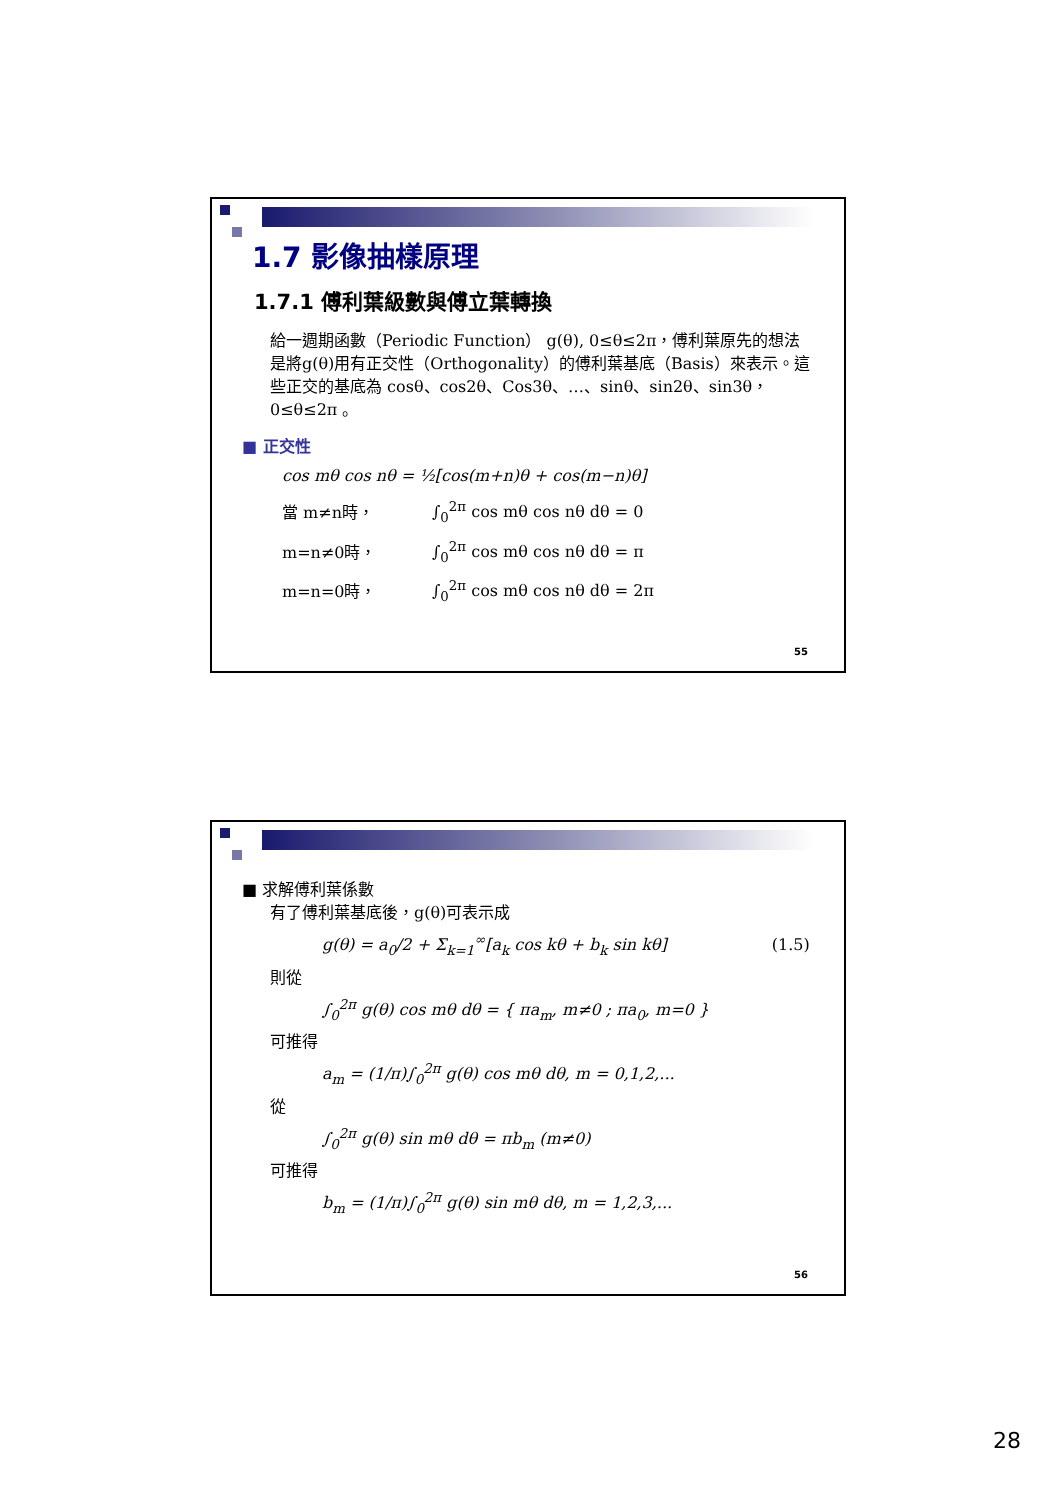1.7 影像抽樣原理
1.7.1 傅利葉級數與傅立葉轉換
給一週期函數（Periodic Function） g(θ), 0≤θ≤2π，傅利葉原先的想法是將g(θ)用有正交性（Orthogonality）的傅利葉基底（Basis）來表示。這些正交的基底為 cosθ、cos2θ、Cos3θ、…、sinθ、sin2θ、sin3θ，0≤θ≤2π 。
■ 正交性
cos mθ cos nθ = ½[cos(m+n)θ + cos(m−n)θ]
當 m≠n時， ∫<sub>0</sub><sup>2π</sup> cos mθ cos nθ dθ = 0
m=n≠0時， ∫<sub>0</sub><sup>2π</sup> cos mθ cos nθ dθ = π
m=n=0時， ∫<sub>0</sub><sup>2π</sup> cos mθ cos nθ dθ = 2π
55
■ 求解傅利葉係數
有了傅利葉基底後，g(θ)可表示成
g(θ) = a<sub>0</sub>/2 + Σ<sub>k=1</sub><sup>∞</sup>[a<sub>k</sub> cos kθ + b<sub>k</sub> sin kθ] (1.5)
則從
∫<sub>0</sub><sup>2π</sup> g(θ) cos mθ dθ = { πa<sub>m</sub>, m≠0 ; πa<sub>0</sub>, m=0 }
可推得
a<sub>m</sub> = (1/π)∫<sub>0</sub><sup>2π</sup> g(θ) cos mθ dθ, m = 0,1,2,...
從
∫<sub>0</sub><sup>2π</sup> g(θ) sin mθ dθ = πb<sub>m</sub> (m≠0)
可推得
b<sub>m</sub> = (1/π)∫<sub>0</sub><sup>2π</sup> g(θ) sin mθ dθ, m = 1,2,3,...
56
28